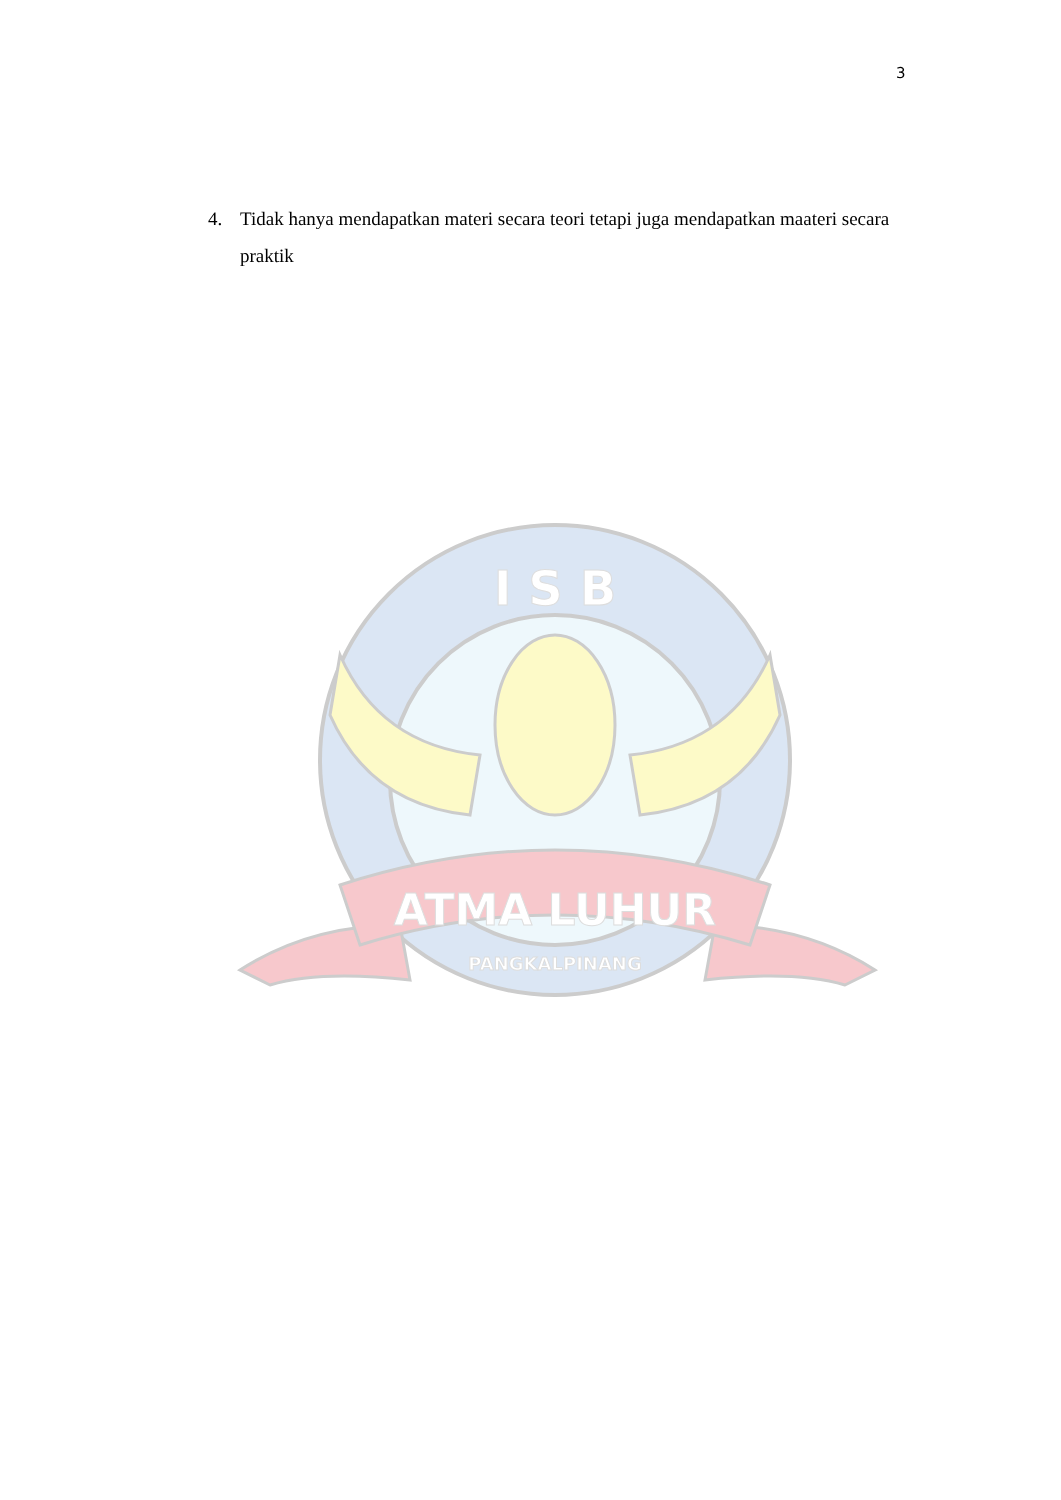3
4. Tidak hanya mendapatkan materi secara teori tetapi juga mendapatkan maateri secara praktik
I S B
ATMA LUHUR
PANGKALPINANG